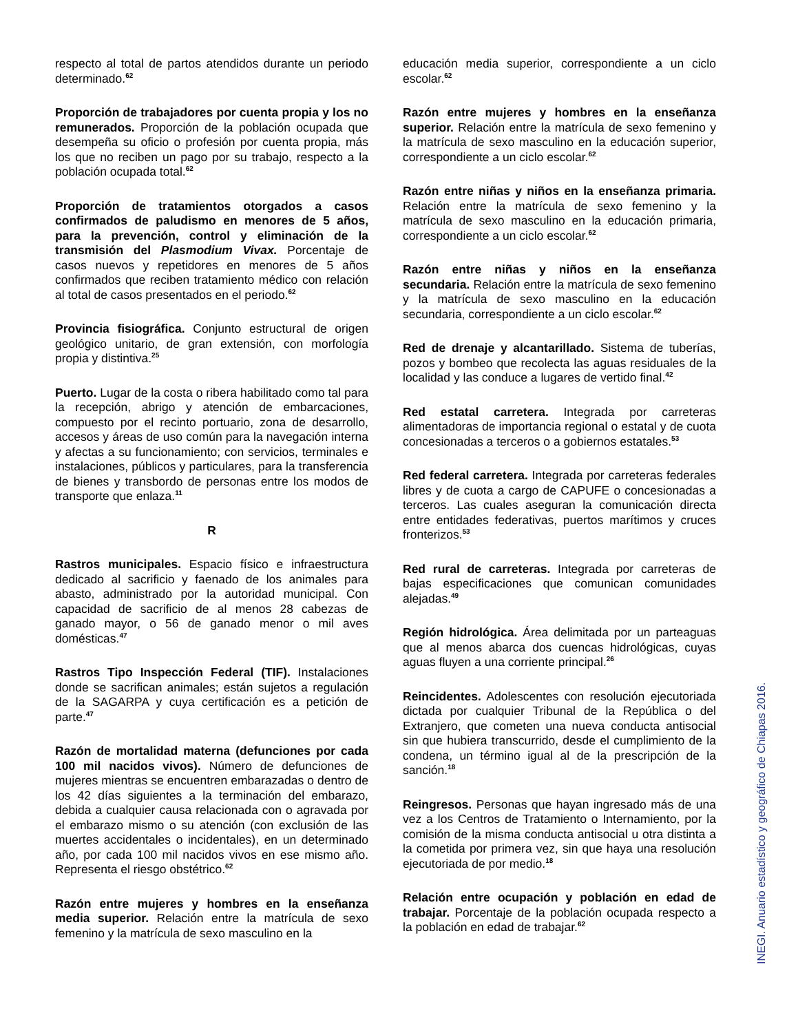respecto al total de partos atendidos durante un periodo determinado.<sup>62</sup>
Proporción de trabajadores por cuenta propia y los no remunerados. Proporción de la población ocupada que desempeña su oficio o profesión por cuenta propia, más los que no reciben un pago por su trabajo, respecto a la población ocupada total.<sup>62</sup>
Proporción de tratamientos otorgados a casos confirmados de paludismo en menores de 5 años, para la prevención, control y eliminación de la transmisión del Plasmodium Vivax. Porcentaje de casos nuevos y repetidores en menores de 5 años confirmados que reciben tratamiento médico con relación al total de casos presentados en el periodo.<sup>62</sup>
Provincia fisiográfica. Conjunto estructural de origen geológico unitario, de gran extensión, con morfología propia y distintiva.<sup>25</sup>
Puerto. Lugar de la costa o ribera habilitado como tal para la recepción, abrigo y atención de embarcaciones, compuesto por el recinto portuario, zona de desarrollo, accesos y áreas de uso común para la navegación interna y afectas a su funcionamiento; con servicios, terminales e instalaciones, públicos y particulares, para la transferencia de bienes y transbordo de personas entre los modos de transporte que enlaza.<sup>11</sup>
R
Rastros municipales. Espacio físico e infraestructura dedicado al sacrificio y faenado de los animales para abasto, administrado por la autoridad municipal. Con capacidad de sacrificio de al menos 28 cabezas de ganado mayor, o 56 de ganado menor o mil aves domésticas.<sup>47</sup>
Rastros Tipo Inspección Federal (TIF). Instalaciones donde se sacrifican animales; están sujetos a regulación de la SAGARPA y cuya certificación es a petición de parte.<sup>47</sup>
Razón de mortalidad materna (defunciones por cada 100 mil nacidos vivos). Número de defunciones de mujeres mientras se encuentren embarazadas o dentro de los 42 días siguientes a la terminación del embarazo, debida a cualquier causa relacionada con o agravada por el embarazo mismo o su atención (con exclusión de las muertes accidentales o incidentales), en un determinado año, por cada 100 mil nacidos vivos en ese mismo año. Representa el riesgo obstétrico.<sup>62</sup>
Razón entre mujeres y hombres en la enseñanza media superior. Relación entre la matrícula de sexo femenino y la matrícula de sexo masculino en la
educación media superior, correspondiente a un ciclo escolar.<sup>62</sup>
Razón entre mujeres y hombres en la enseñanza superior. Relación entre la matrícula de sexo femenino y la matrícula de sexo masculino en la educación superior, correspondiente a un ciclo escolar.<sup>62</sup>
Razón entre niñas y niños en la enseñanza primaria. Relación entre la matrícula de sexo femenino y la matrícula de sexo masculino en la educación primaria, correspondiente a un ciclo escolar.<sup>62</sup>
Razón entre niñas y niños en la enseñanza secundaria. Relación entre la matrícula de sexo femenino y la matrícula de sexo masculino en la educación secundaria, correspondiente a un ciclo escolar.<sup>62</sup>
Red de drenaje y alcantarillado. Sistema de tuberías, pozos y bombeo que recolecta las aguas residuales de la localidad y las conduce a lugares de vertido final.<sup>42</sup>
Red estatal carretera. Integrada por carreteras alimentadoras de importancia regional o estatal y de cuota concesionadas a terceros o a gobiernos estatales.<sup>53</sup>
Red federal carretera. Integrada por carreteras federales libres y de cuota a cargo de CAPUFE o concesionadas a terceros. Las cuales aseguran la comunicación directa entre entidades federativas, puertos marítimos y cruces fronterizos.<sup>53</sup>
Red rural de carreteras. Integrada por carreteras de bajas especificaciones que comunican comunidades alejadas.<sup>49</sup>
Región hidrológica. Área delimitada por un parteaguas que al menos abarca dos cuencas hidrológicas, cuyas aguas fluyen a una corriente principal.<sup>26</sup>
Reincidentes. Adolescentes con resolución ejecutoriada dictada por cualquier Tribunal de la República o del Extranjero, que cometen una nueva conducta antisocial sin que hubiera transcurrido, desde el cumplimiento de la condena, un término igual al de la prescripción de la sanción.<sup>18</sup>
Reingresos. Personas que hayan ingresado más de una vez a los Centros de Tratamiento o Internamiento, por la comisión de la misma conducta antisocial u otra distinta a la cometida por primera vez, sin que haya una resolución ejecutoriada de por medio.<sup>18</sup>
Relación entre ocupación y población en edad de trabajar. Porcentaje de la población ocupada respecto a la población en edad de trabajar.<sup>62</sup>
INEGI. Anuario estadístico y geográfico de Chiapas 2016.